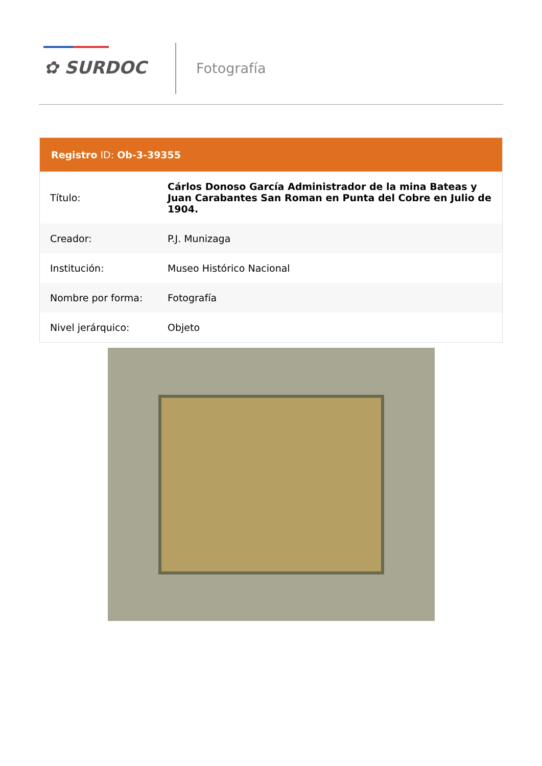✿ SURDOC Fotografía
Registro ID: Ob-3-39355
| Título: | Cárlos Donoso García Administrador de la mina Bateas y Juan Carabantes San Roman en Punta del Cobre en Julio de 1904. |
| Creador: | P.J. Munizaga |
| Institución: | Museo Histórico Nacional |
| Nombre por forma: | Fotografía |
| Nivel jerárquico: | Objeto |